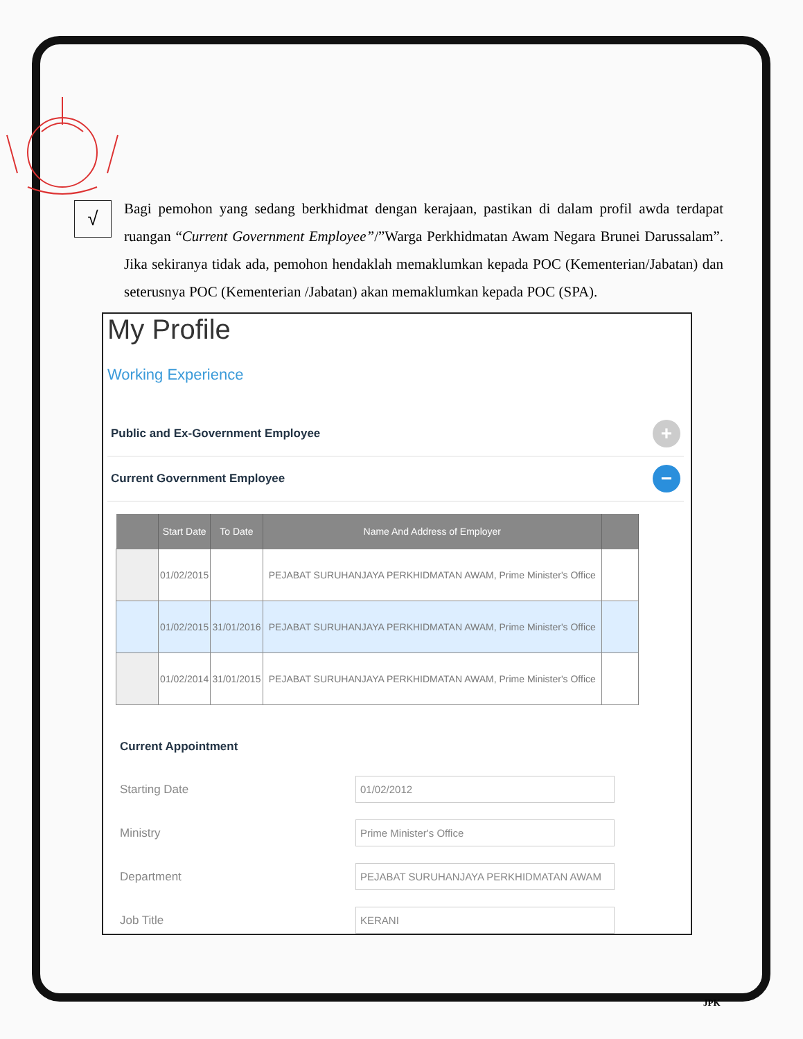√
Bagi pemohon yang sedang berkhidmat dengan kerajaan, pastikan di dalam profil awda terdapat ruangan “Current Government Employee”/”Warga Perkhidmatan Awam Negara Brunei Darussalam”. Jika sekiranya tidak ada, pemohon hendaklah memaklumkan kepada POC (Kementerian/Jabatan) dan seterusnya POC (Kementerian /Jabatan) akan memaklumkan kepada POC (SPA).
My Profile
Working Experience
Public and Ex-Government Employee
+
Current Government Employee
−
| | Start Date | To Date | Name And Address of Employer | |
| --- | --- | --- | --- | --- |
| | 01/02/2015 | | PEJABAT SURUHANJAYA PERKHIDMATAN AWAM, Prime Minister's Office | |
| | 01/02/2015 | 31/01/2016 | PEJABAT SURUHANJAYA PERKHIDMATAN AWAM, Prime Minister's Office | |
| | 01/02/2014 | 31/01/2015 | PEJABAT SURUHANJAYA PERKHIDMATAN AWAM, Prime Minister's Office | |
Current Appointment
Starting Date
01/02/2012
Ministry
Prime Minister's Office
Department
PEJABAT SURUHANJAYA PERKHIDMATAN AWAM
Job Title
KERANI
JPK